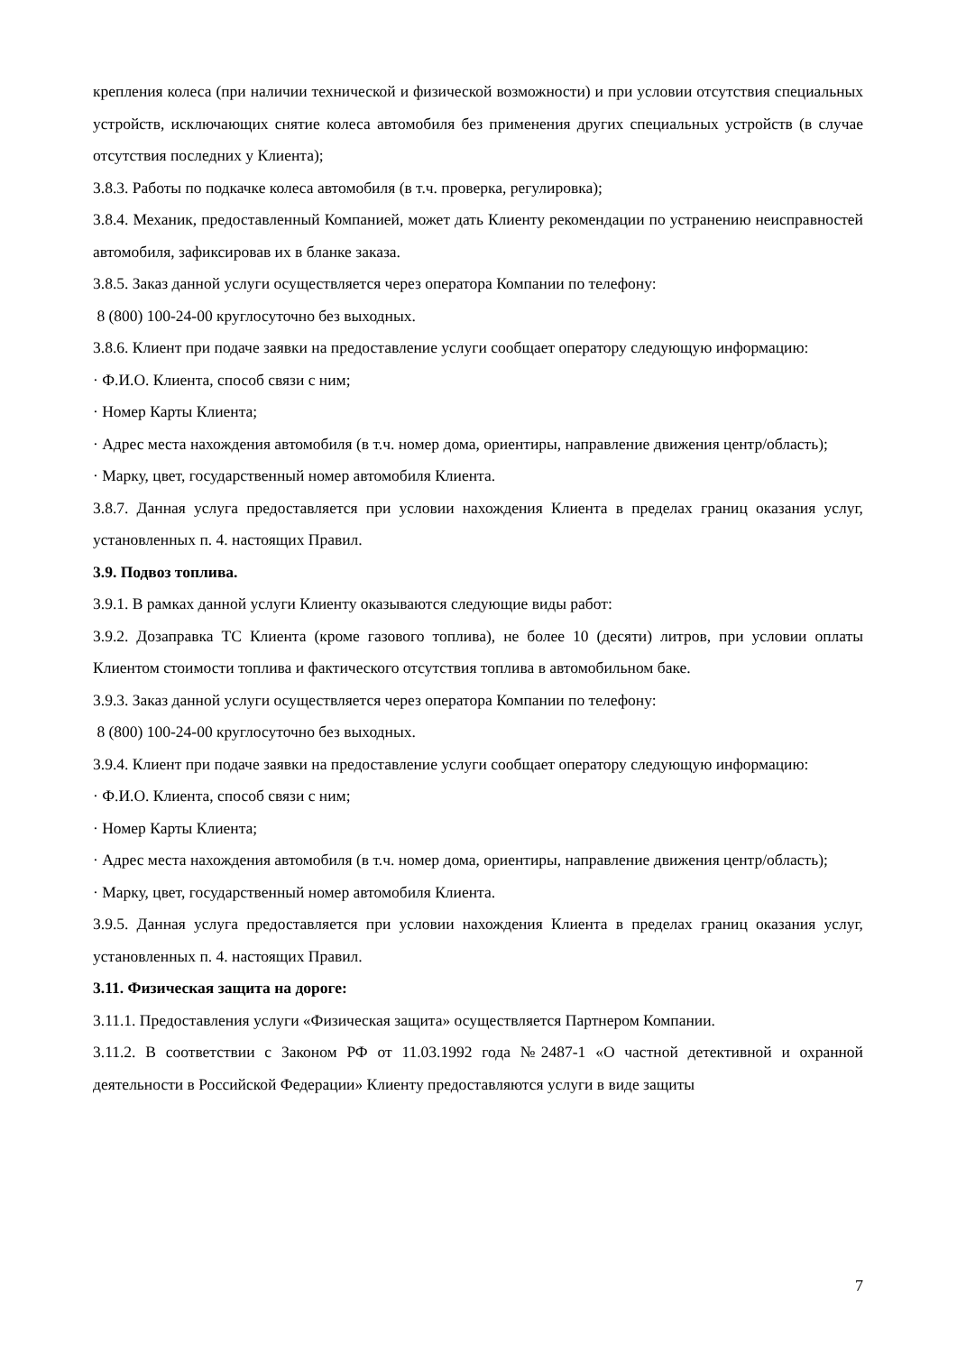крепления колеса (при наличии технической и физической возможности) и при условии отсутствия специальных устройств, исключающих снятие колеса автомобиля без применения других специальных устройств (в случае отсутствия последних у Клиента);
3.8.3. Работы по подкачке колеса автомобиля (в т.ч. проверка, регулировка);
3.8.4. Механик, предоставленный Компанией, может дать Клиенту рекомендации по устранению неисправностей автомобиля, зафиксировав их в бланке заказа.
3.8.5. Заказ данной услуги осуществляется через оператора Компании по телефону:
8 (800) 100-24-00 круглосуточно без выходных.
3.8.6. Клиент при подаче заявки на предоставление услуги сообщает оператору следующую информацию:
· Ф.И.О. Клиента, способ связи с ним;
· Номер Карты Клиента;
· Адрес места нахождения автомобиля (в т.ч. номер дома, ориентиры, направление движения центр/область);
· Марку, цвет, государственный номер автомобиля Клиента.
3.8.7. Данная услуга предоставляется при условии нахождения Клиента в пределах границ оказания услуг, установленных п. 4. настоящих Правил.
3.9. Подвоз топлива.
3.9.1. В рамках данной услуги Клиенту оказываются следующие виды работ:
3.9.2. Дозаправка ТС Клиента (кроме газового топлива), не более 10 (десяти) литров, при условии оплаты Клиентом стоимости топлива и фактического отсутствия топлива в автомобильном баке.
3.9.3. Заказ данной услуги осуществляется через оператора Компании по телефону:
8 (800) 100-24-00 круглосуточно без выходных.
3.9.4. Клиент при подаче заявки на предоставление услуги сообщает оператору следующую информацию:
· Ф.И.О. Клиента, способ связи с ним;
· Номер Карты Клиента;
· Адрес места нахождения автомобиля (в т.ч. номер дома, ориентиры, направление движения центр/область);
· Марку, цвет, государственный номер автомобиля Клиента.
3.9.5. Данная услуга предоставляется при условии нахождения Клиента в пределах границ оказания услуг, установленных п. 4. настоящих Правил.
3.11. Физическая защита на дороге:
3.11.1. Предоставления услуги «Физическая защита» осуществляется Партнером Компании.
3.11.2. В соответствии с Законом РФ от 11.03.1992 года №2487-1 «О частной детективной и охранной деятельности в Российской Федерации» Клиенту предоставляются услуги в виде защиты
7